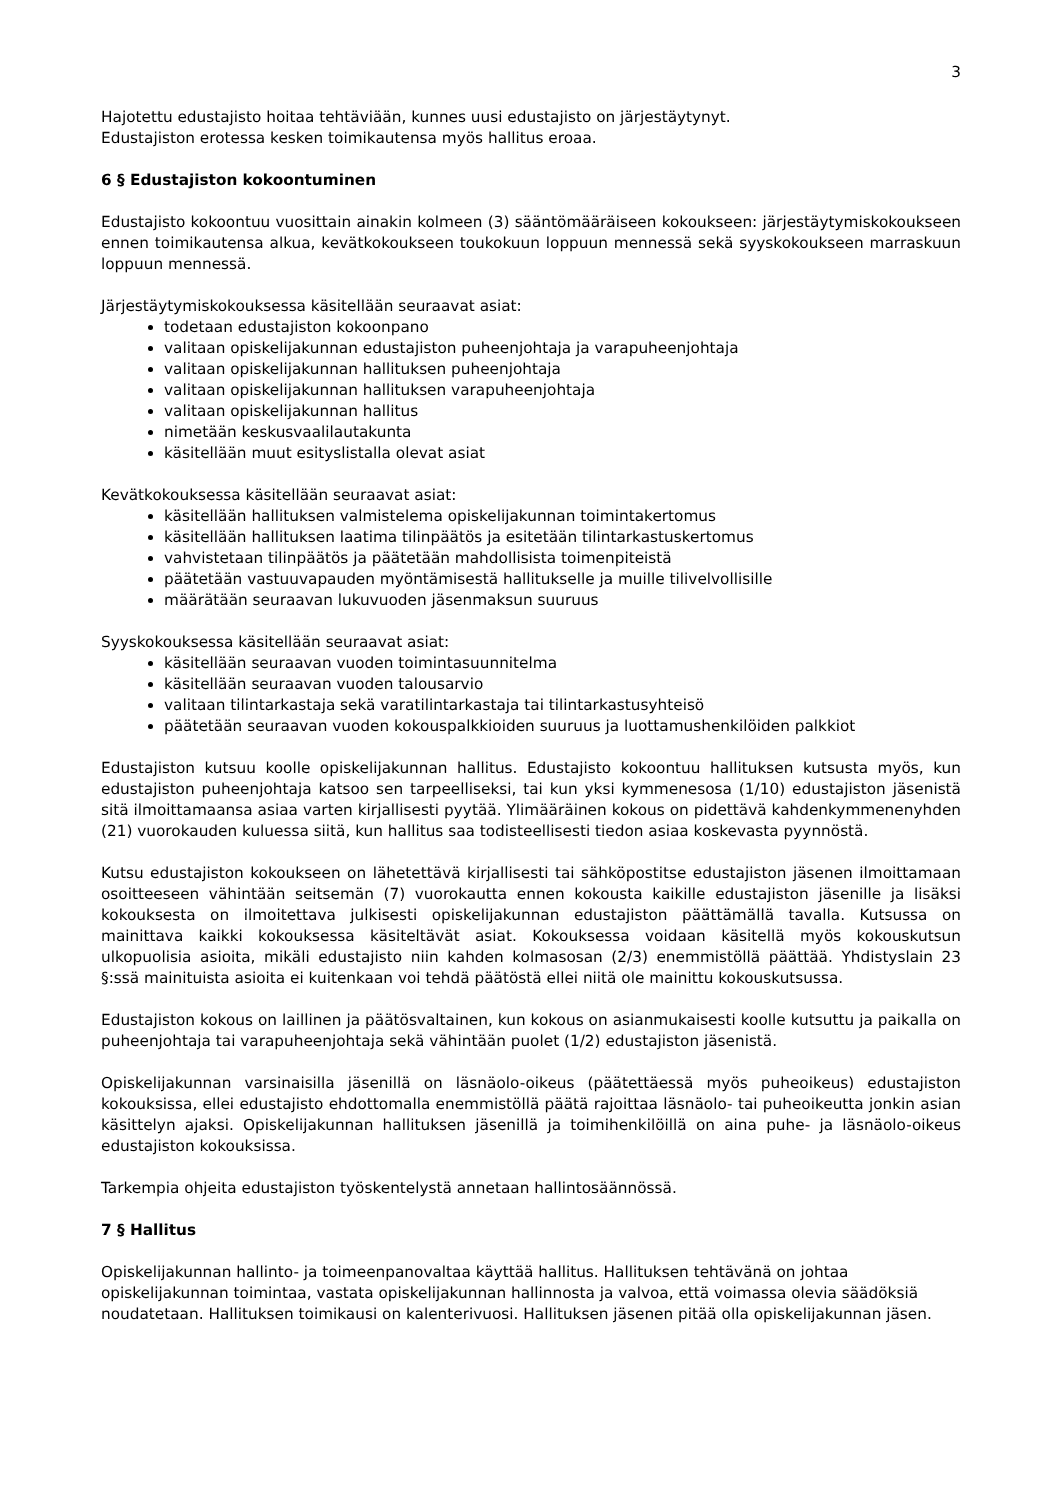3
Hajotettu edustajisto hoitaa tehtäviään, kunnes uusi edustajisto on järjestäytynyt.
Edustajiston erotessa kesken toimikautensa myös hallitus eroaa.
6 § Edustajiston kokoontuminen
Edustajisto kokoontuu vuosittain ainakin kolmeen (3) sääntömääräiseen kokoukseen: järjestäytymiskokoukseen ennen toimikautensa alkua, kevätkokoukseen toukokuun loppuun mennessä sekä syyskokoukseen marraskuun loppuun mennessä.
Järjestäytymiskokouksessa käsitellään seuraavat asiat:
todetaan edustajiston kokoonpano
valitaan opiskelijakunnan edustajiston puheenjohtaja ja varapuheenjohtaja
valitaan opiskelijakunnan hallituksen puheenjohtaja
valitaan opiskelijakunnan hallituksen varapuheenjohtaja
valitaan opiskelijakunnan hallitus
nimetään keskusvaalilautakunta
käsitellään muut esityslistalla olevat asiat
Kevätkokouksessa käsitellään seuraavat asiat:
käsitellään hallituksen valmistelema opiskelijakunnan toimintakertomus
käsitellään hallituksen laatima tilinpäätös ja esitetään tilintarkastuskertomus
vahvistetaan tilinpäätös ja päätetään mahdollisista toimenpiteistä
päätetään vastuuvapauden myöntämisestä hallitukselle ja muille tilivelvollisille
määrätään seuraavan lukuvuoden jäsenmaksun suuruus
Syyskokouksessa käsitellään seuraavat asiat:
käsitellään seuraavan vuoden toimintasuunnitelma
käsitellään seuraavan vuoden talousarvio
valitaan tilintarkastaja sekä varatilintarkastaja tai tilintarkastusyhteisö
päätetään seuraavan vuoden kokouspalkkioiden suuruus ja luottamushenkilöiden palkkiot
Edustajiston kutsuu koolle opiskelijakunnan hallitus. Edustajisto kokoontuu hallituksen kutsusta myös, kun edustajiston puheenjohtaja katsoo sen tarpeelliseksi, tai kun yksi kymmenesosa (1/10) edustajiston jäsenistä sitä ilmoittamaansa asiaa varten kirjallisesti pyytää. Ylimääräinen kokous on pidettävä kahdenkymmenenyhden (21) vuorokauden kuluessa siitä, kun hallitus saa todisteellisesti tiedon asiaa koskevasta pyynnöstä.
Kutsu edustajiston kokoukseen on lähetettävä kirjallisesti tai sähköpostitse edustajiston jäsenen ilmoittamaan osoitteeseen vähintään seitsemän (7) vuorokautta ennen kokousta kaikille edustajiston jäsenille ja lisäksi kokouksesta on ilmoitettava julkisesti opiskelijakunnan edustajiston päättämällä tavalla. Kutsussa on mainittava kaikki kokouksessa käsiteltävät asiat. Kokouksessa voidaan käsitellä myös kokouskutsun ulkopuolisia asioita, mikäli edustajisto niin kahden kolmasosan (2/3) enemmistöllä päättää. Yhdistyslain 23 §:ssä mainituista asioita ei kuitenkaan voi tehdä päätöstä ellei niitä ole mainittu kokouskutsussa.
Edustajiston kokous on laillinen ja päätösvaltainen, kun kokous on asianmukaisesti koolle kutsuttu ja paikalla on puheenjohtaja tai varapuheenjohtaja sekä vähintään puolet (1/2) edustajiston jäsenistä.
Opiskelijakunnan varsinaisilla jäsenillä on läsnäolo-oikeus (päätettäessä myös puheoikeus) edustajiston kokouksissa, ellei edustajisto ehdottomalla enemmistöllä päätä rajoittaa läsnäolo- tai puheoikeutta jonkin asian käsittelyn ajaksi. Opiskelijakunnan hallituksen jäsenillä ja toimihenkilöillä on aina puhe- ja läsnäolo-oikeus edustajiston kokouksissa.
Tarkempia ohjeita edustajiston työskentelystä annetaan hallintosäännössä.
7 § Hallitus
Opiskelijakunnan hallinto- ja toimeenpanovaltaa käyttää hallitus. Hallituksen tehtävänä on johtaa opiskelijakunnan toimintaa, vastata opiskelijakunnan hallinnosta ja valvoa, että voimassa olevia säädöksiä noudatetaan. Hallituksen toimikausi on kalenterivuosi. Hallituksen jäsenen pitää olla opiskelijakunnan jäsen.